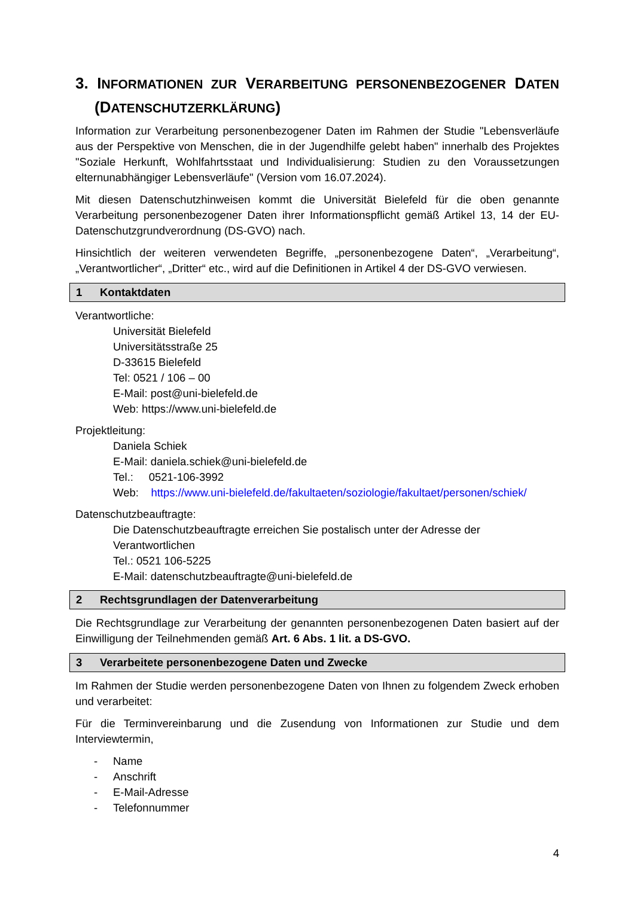3. INFORMATIONEN ZUR VERARBEITUNG PERSONENBEZOGENER DATEN (DATENSCHUTZERKLÄRUNG)
Information zur Verarbeitung personenbezogener Daten im Rahmen der Studie "Lebensverläufe aus der Perspektive von Menschen, die in der Jugendhilfe gelebt haben" innerhalb des Projektes "Soziale Herkunft, Wohlfahrtsstaat und Individualisierung: Studien zu den Voraussetzungen elternunabhängiger Lebensverläufe" (Version vom 16.07.2024).
Mit diesen Datenschutzhinweisen kommt die Universität Bielefeld für die oben genannte Verarbeitung personenbezogener Daten ihrer Informationspflicht gemäß Artikel 13, 14 der EU-Datenschutzgrundverordnung (DS-GVO) nach.
Hinsichtlich der weiteren verwendeten Begriffe, „personenbezogene Daten“, „Verarbeitung“, „Verantwortlicher“, „Dritter“ etc., wird auf die Definitionen in Artikel 4 der DS-GVO verwiesen.
1 Kontaktdaten
Verantwortliche:
Universität Bielefeld
Universitätsstraße 25
D-33615 Bielefeld
Tel: 0521 / 106 – 00
E-Mail: post@uni-bielefeld.de
Web: https://www.uni-bielefeld.de
Projektleitung:
Daniela Schiek
E-Mail: daniela.schiek@uni-bielefeld.de
Tel.: 0521-106-3992
Web: https://www.uni-bielefeld.de/fakultaeten/soziologie/fakultaet/personen/schiek/
Datenschutzbeauftragte:
Die Datenschutzbeauftragte erreichen Sie postalisch unter der Adresse der Verantwortlichen
Tel.: 0521 106-5225
E-Mail: datenschutzbeauftragte@uni-bielefeld.de
2 Rechtsgrundlagen der Datenverarbeitung
Die Rechtsgrundlage zur Verarbeitung der genannten personenbezogenen Daten basiert auf der Einwilligung der Teilnehmenden gemäß Art. 6 Abs. 1 lit. a DS-GVO.
3 Verarbeitete personenbezogene Daten und Zwecke
Im Rahmen der Studie werden personenbezogene Daten von Ihnen zu folgendem Zweck erhoben und verarbeitet:
Für die Terminvereinbarung und die Zusendung von Informationen zur Studie und dem Interviewtermin,
- Name
- Anschrift
- E-Mail-Adresse
- Telefonnummer
4